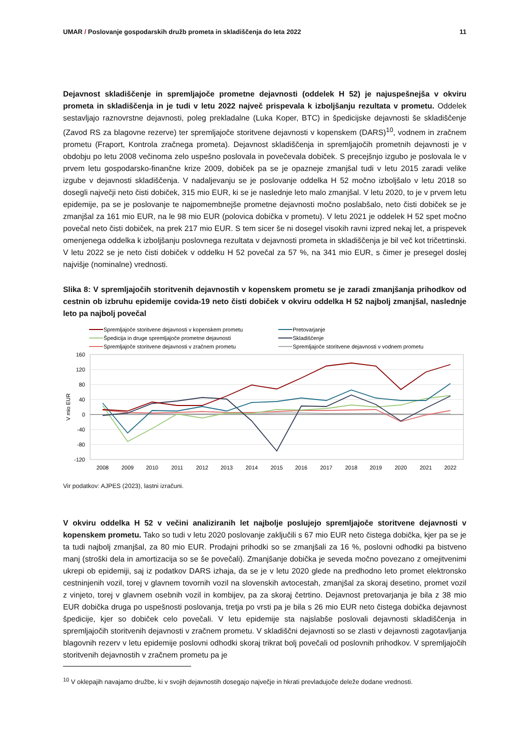UMAR / Poslovanje gospodarskih družb prometa in skladiščenja do leta 2022
11
Dejavnost skladiščenje in spremljajoče prometne dejavnosti (oddelek H 52) je najuspešnejša v okviru prometa in skladiščenja in je tudi v letu 2022 največ prispevala k izboljšanju rezultata v prometu. Oddelek sestavljajo raznovrstne dejavnosti, poleg prekladalne (Luka Koper, BTC) in špedicijske dejavnosti še skladiščenje (Zavod RS za blagovne rezerve) ter spremljajoče storitvene dejavnosti v kopenskem (DARS)<sup>10</sup>, vodnem in zračnem prometu (Fraport, Kontrola zračnega prometa). Dejavnost skladiščenja in spremljajočih prometnih dejavnosti je v obdobju po letu 2008 večinoma zelo uspešno poslovala in povečevala dobiček. S precejšnjo izgubo je poslovala le v prvem letu gospodarsko-finančne krize 2009, dobiček pa se je opazneje zmanjšal tudi v letu 2015 zaradi velike izgube v dejavnosti skladiščenja. V nadaljevanju se je poslovanje oddelka H 52 močno izboljšalo v letu 2018 so dosegli največji neto čisti dobiček, 315 mio EUR, ki se je naslednje leto malo zmanjšal. V letu 2020, to je v prvem letu epidemije, pa se je poslovanje te najpomembnejše prometne dejavnosti močno poslabšalo, neto čisti dobiček se je zmanjšal za 161 mio EUR, na le 98 mio EUR (polovica dobička v prometu). V letu 2021 je oddelek H 52 spet močno povečal neto čisti dobiček, na prek 217 mio EUR. S tem sicer še ni dosegel visokih ravni izpred nekaj let, a prispevek omenjenega oddelka k izboljšanju poslovnega rezultata v dejavnosti prometa in skladiščenja je bil več kot tričetrtinski. V letu 2022 se je neto čisti dobiček v oddelku H 52 povečal za 57 %, na 341 mio EUR, s čimer je presegel doslej najvišje (nominalne) vrednosti.
Slika 8: V spremljajočih storitvenih dejavnostih v kopenskem prometu se je zaradi zmanjšanja prihodkov od cestnin ob izbruhu epidemije covida-19 neto čisti dobiček v okviru oddelka H 52 najbolj zmanjšal, naslednje leto pa najbolj povečal
Spremljajoče storitvene dejavnosti v kopenskem prometu
Pretovarjanje
Špedicija in druge spremljajoče prometne dejavnosti
Skladiščenje
Spremljajoče storitvene dejavnosti v zračnem prometu
Spremljajoče storitvene dejavnosti v vodnem prometu
160
120
80
40
0
-40
-80
-120
V mio EUR
2008
2009
2010
2011
2012
2013
2014
2015
2016
2017
2018
2019
2020
2021
2022
Vir podatkov: AJPES (2023), lastni izračuni.
V okviru oddelka H 52 v večini analiziranih let najbolje poslujejo spremljajoče storitvene dejavnosti v kopenskem prometu. Tako so tudi v letu 2020 poslovanje zaključili s 67 mio EUR neto čistega dobička, kjer pa se je ta tudi najbolj zmanjšal, za 80 mio EUR. Prodajni prihodki so se zmanjšali za 16 %, poslovni odhodki pa bistveno manj (stroški dela in amortizacija so se še povečali). Zmanjšanje dobička je seveda močno povezano z omejitvenimi ukrepi ob epidemiji, saj iz podatkov DARS izhaja, da se je v letu 2020 glede na predhodno leto promet elektronsko cestninjenih vozil, torej v glavnem tovornih vozil na slovenskih avtocestah, zmanjšal za skoraj desetino, promet vozil z vinjeto, torej v glavnem osebnih vozil in kombijev, pa za skoraj četrtino. Dejavnost pretovarjanja je bila z 38 mio EUR dobička druga po uspešnosti poslovanja, tretja po vrsti pa je bila s 26 mio EUR neto čistega dobička dejavnost špedicije, kjer so dobiček celo povečali. V letu epidemije sta najslabše poslovali dejavnosti skladiščenja in spremljajočih storitvenih dejavnosti v zračnem prometu. V skladiščni dejavnosti so se zlasti v dejavnosti zagotavljanja blagovnih rezerv v letu epidemije poslovni odhodki skoraj trikrat bolj povečali od poslovnih prihodkov. V spremljajočih storitvenih dejavnostih v zračnem prometu pa je
<sup>10</sup> V oklepajih navajamo družbe, ki v svojih dejavnostih dosegajo največje in hkrati prevladujoče deleže dodane vrednosti.